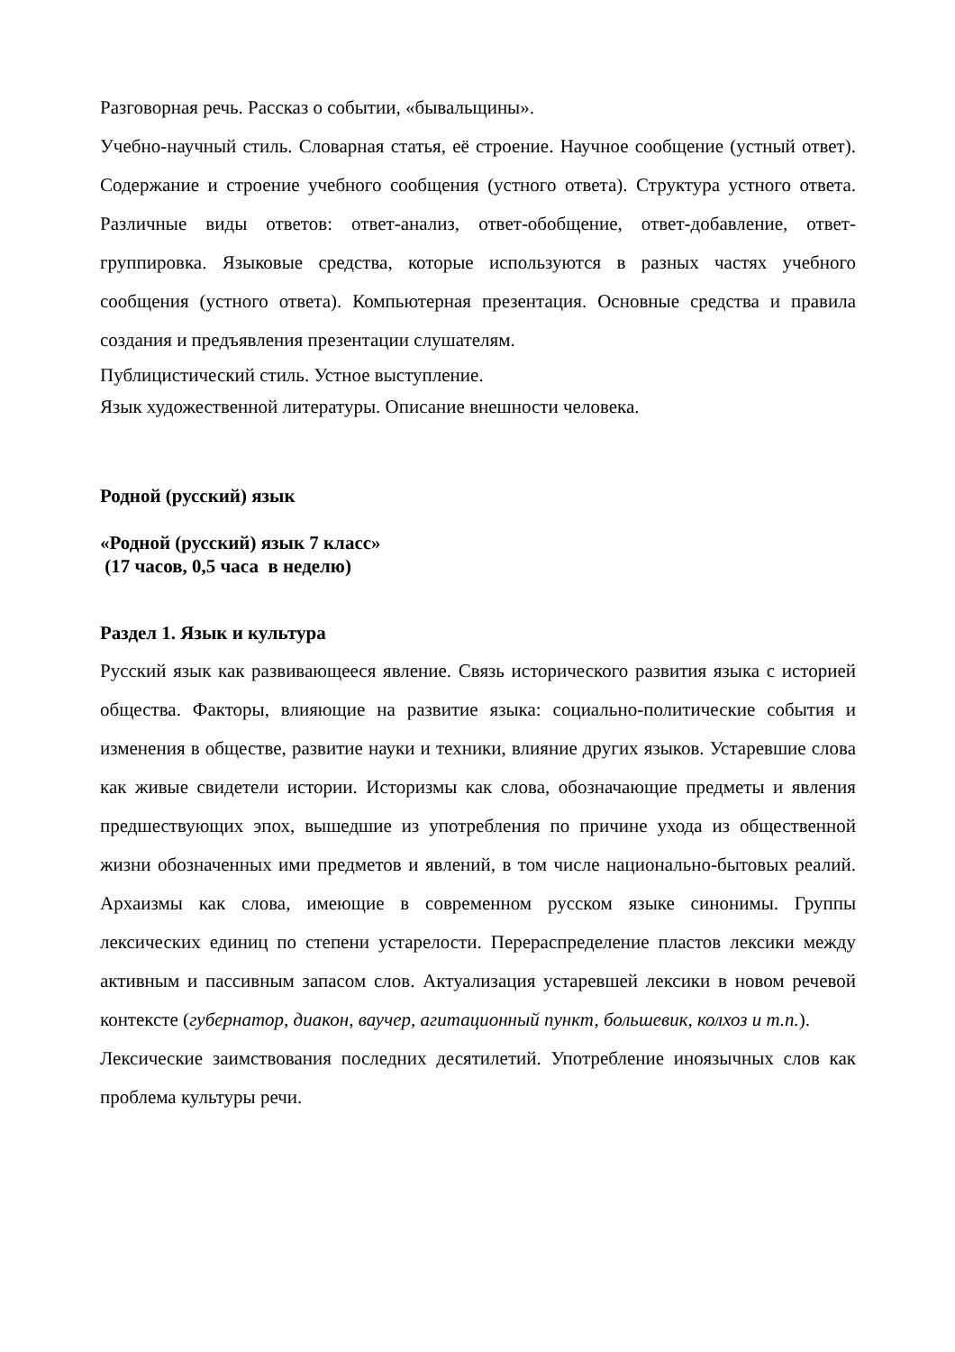Разговорная речь. Рассказ о событии, «бывальщины».
Учебно-научный стиль. Словарная статья, её строение. Научное сообщение (устный ответ). Содержание и строение учебного сообщения (устного ответа). Структура устного ответа. Различные виды ответов: ответ-анализ, ответ-обобщение, ответ-добавление, ответ-группировка. Языковые средства, которые используются в разных частях учебного сообщения (устного ответа). Компьютерная презентация. Основные средства и правила создания и предъявления презентации слушателям.
Публицистический стиль. Устное выступление.
Язык художественной литературы. Описание внешности человека.
Родной (русский) язык
«Родной (русский) язык 7 класс»
(17 часов, 0,5 часа в неделю)
Раздел 1. Язык и культура
Русский язык как развивающееся явление. Связь исторического развития языка с историей общества. Факторы, влияющие на развитие языка: социально-политические события и изменения в обществе, развитие науки и техники, влияние других языков. Устаревшие слова как живые свидетели истории. Историзмы как слова, обозначающие предметы и явления предшествующих эпох, вышедшие из употребления по причине ухода из общественной жизни обозначенных ими предметов и явлений, в том числе национально-бытовых реалий. Архаизмы как слова, имеющие в современном русском языке синонимы. Группы лексических единиц по степени устарелости. Перераспределение пластов лексики между активным и пассивным запасом слов. Актуализация устаревшей лексики в новом речевой контексте (губернатор, диакон, ваучер, агитационный пункт, большевик, колхоз и т.п.).
Лексические заимствования последних десятилетий. Употребление иноязычных слов как проблема культуры речи.